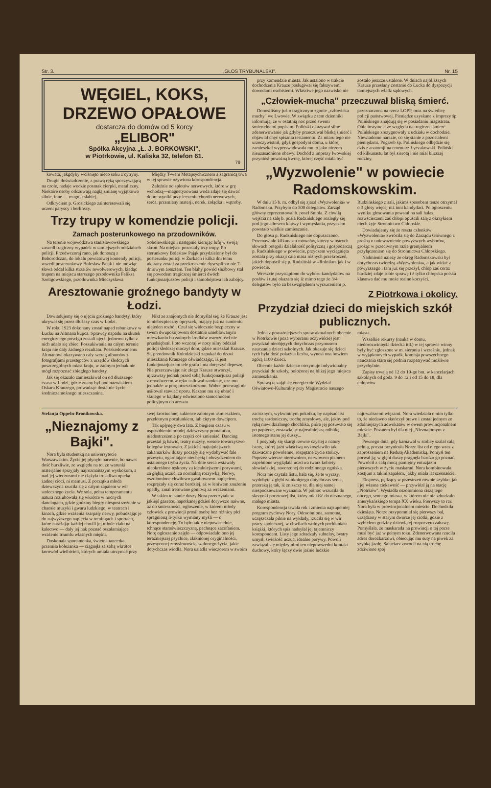Str. 3. „GŁOS TRYBUNALSKI". Nr. 15
WĘGIEL, KOKS, DRZEWO OPAŁOWE
dostarcza do domów od 5 korcy
„ELIBOR"
Spółka Akcyjna „Ł. J. BORKOWSKI",
w Piotrkowie, ul. Kaliska 32, telefon 61.
79
kowata, jakgdyby wciśnięto nieco soku z cytryny.
Drugie doświadczenie, z prawą ręką spoczywającą na czole, nadaje wodzie posmak cierpki, metaliczny. Niektóre osoby odczuwają nagłą zmianę wyjątkowo silnie, inne — reagują słabiej.
Odkryciem p. Grosickiego zainteresowali się uczeni paryscy i berlińscy.
Między T-wem Metapsychicznem a zagranicą trwa w tej sprawie ożywiona korespondencja.
Zależnie od splotów nerwowych, które w grę wchodzą—magnetyzowana woda zdaje się dawać dobre wyniki przy leczeniu chorób nerwowych, serca, przemiany materji, nerek, żołądka i wątroby.
Trzy trupy w komendzie policji.
Zamach posterunkowego na przodowników.
Na terenie województwa stanisławowskiego zaszedł tragiczny wypadek w tamtejszych oddziałach policji. Przedwczoraj rano, jak donoszą z Bohorodczan, do lokalu powiatowej komendy policji, wszedł posterunkowy Bolesław Pająk i nie mówiąc słowa oddał kilka strzałów rewolwerowych, kładąc trupem na miejscu starszego przodownika Feliksa Szeligowskiego, przodownika Mieczysława Sobolewskiego i następnie kierując lufę w swoją skroń. Na miejscu pozostały trzy trupy. Po sterunkowy Bolesław Pająk przydzielony był do posterunku policji w Żurkach i kilka dni temu ukarany został za przekroczenie dyscyplinar nie 7-dniowym aresztem. Ten błahy powód służbowy stał się powodem tragicznej śmierci dwóch funkcjonarjuszów policji i samobójstwa ich zabójcy.
Aresztowanie groźnego bandyty w Łodzi.
Dowiadujemy się o ujęciu groźnego bandyty, który ukrywał się przez dłuższy czas w Łodzi.
W roku 1923 dokonany został napad rabunkowy w Łucku na Altmana kupca. Sprawcy napadu na skutek energicznego pościgu zostali ujęci, jednemu tylko z nich udało się zbiec. Poszukiwania na całym terenie kraju nie dały żadnego rezultatu. Poszkodowanemu Altmanowi okazywano cały szereg albumów z fotografjami przestępców z urzędów śledczych poszczególnych miast kraju, w żadnym jednak nie mógł rozpoznać zbiegłego bandyty.
Jak się okazało zamieszkiwał on od dłuższego czasu w Łodzi, gdzie znany był pod nazwiskiem Oskara Krauzego, prowadząc dostatnie życie średniozamożnego mieszczanina.
Nikt ze znajomych nie domyślał się, że Krauze jest to niebezpieczny opryszek, mający już na sumieniu niejeden rozbój. Czuł się widocznie bezpieczny w swem dwupokojowem dostatnio umeblowanym mieszkaniu bo żadnych środków ostrożności nie przedsiębrał. I oto wczoraj w nocy silny oddział policji śledczej otoczył dom, gdzie mieszkał Krauze. St. przodownik Kołodziejski zapukał do drzwi mieszkania Krauzego oświadczając, iż jest funkcjonarjuszem tele grafu i ma doręczyć depeszę. Nie przeczuwając nic złego Krauze otworzył, ujrzawszy jednak przed sobą funkcjonarjusza policji z rewolwerem w ręku usiłował zamknąć, cze mu jednakże w porę przeszkodzono. Wobec przewagi nie usiłował stawiać oporu. Kazano mu się ubrać i skutego w kajdany odwieziono samochodem policyjnym do aresztu
przy komendzie miasta. Jak ustalono w trakcie dochodzenia Krauze posługiwał się fałszywemi dowodami osobistemi. Właściwe jego nazwisko nie zostało jeszcze ustalone. W dniach najbliższych Krauze przesłany zostanie do Łucka do dyspozycji tamtejszych władz sądowych.
„Człowiek-mucha" przeczuwał bliską śmierć.
Donosiliśmy już o tragicznym zgonie „człowieka muchy" we Lwowie. W związku z tem dzienniki informują, że w ostatnią noc przed swemi śmiertelnemi popisami Poliński okazywał silne zdenerwowanie jak gdyby przeczuwał bliską śmierć i objawiał chęć spisania testamentu. Za miaru tego nie urzeczywistnił, gdyż gospodyni domu, u której zamieszkał wyperswadowała mu to jako niczem nieuzasadnione obawy. Dochód z imprezy lwowskiej przyniósł poważną kwotę, której część miała być przeznaczona na rzecz LOPP, oraz na świetlicę policji państwowej. Pieniądze uzyskane z imprezy śp. Polińskiego znajdują się w posiadaniu magistratu. Obie instytucje ze względu na tragiczną śmierć Polińskiego zrezygnowały z udziału w dochodzie. Niewiadomo narazie, co się stanie z pozostałemi pieniędzmi. Pogrzeb śp. Polińskiego odbędzie się dziś z anatomji na cmentarz Łyczakowski. Poliński od kilkunastu lat był sierotą i nie miał bliższej rodziny.
„Wyzwolenie" w powiecie Radomskowskim.
W dniu 15 b. m. odbył się zjazd «Wyzwolenia» w Radomsku. Przybyło do 500 delegatów. Zarząd główny reprezentował b. poseł Smoła. Z chwilą wejścia na salę b. posła Rudzińskiego rozległy się pod jego adresem klątwy i wymyślania, przyczem powstało wielkie zamieszanie.
Do głosu p. Rudzińskiego nie dopuszczono. Przemawiało kilkunastu mówców, którzy w ostrych słowach potępili działalność polityczną i gospodarczą p. Rudzińskiego w powiecie, przyczem wyciągnięta została przy okazji cała masa różnych przekroczeń, jakich dopuścił się p. Rudziński w «Rolniku» jak i w powiecie.
Wreszcie przystąpiono do wyboru kandydatów na posłów i tutaj okazało się iż mimo tego że 3/4 delegatów było za bezwzględnem wyrzuceniem p. Rudzińskiego z sali, jakimś sposobem tenże otrzymał o 3 głosy więcej niż inni kandydaci. Po ogłoszeniu wyniku głosowania powstał na sali hałas, rozwścieczeni zaś chłopi opuścili salę z okrzykiem niech żyje Stronnictwo Chłopskie.
Dowiadujemy się że reszta członków «Wyzwolenia» zwróciła się do Zarządu Głównego z prośbą o unieważnienie powyższych wyborów, grożąc w przeciwnym razie gremjalnem przyłączeniem się do Stronnictwa Chłopskiego.
Nadmienić należy że okręg Radomskowski był dotychczas twierdzą «Wyzwolenia», a jak widać z powyższego i tam już się przeżył, chłop zaś coraz bardziej zdaje sobie sprawę i ż tylko chłopska polska klasowa dać mu może realne korzyści.
Z Piotrkowa i okolicy.
Przydział dzieci do miejskich szkół publicznych.
Jedną z poważniejszych spraw aktualnych obecnie w Piotrkowie (poza wyborami oczywiście) jest przydział nieobjętych dotychczas przymusem nauczania dzieci szkolnych. Jak okazuje się dzieci tych była dość pokaźna liczba, wynosi ona bowiem zgórą 1100 dzieci.
Obecnie każde dziecko otrzymuje indywidualny przydział do szkoły, położonej najbliżej jego miejsca zamieszkania.
Sprawą tą zajął się energicznie Wydział Oświatowo-Kulturalny przy Magistracie naszego miasta.
Wszelkie rekursy (nauka w domu, niedorozwinięcia dziecka itd.) w tej sprawie winny były być zgłoszone w m. sierpniu i wrześniu, jednak w wyjątkowych wypadk. komisja powszechnego nauczania stara się podnia rozpatrywać możliwie przychylnie.
Zapisy trwają od 12 do 19-go bm. w kancelarjach szkolnych od godz. 9 do 12 i od 15 do 18, dla chłopców
Stefanja Oppeln-Bronikowska.
„Nieznajomy z Bajki".
Nora była studentką na uniwersytecie Warszawskim. Życie jej płynęło barwnie, bo nawet dość burzliwie, ze względu na to, że warunki materjalne sprzyjały najrozmaitszym wyskokom, a nad jej wieczorami nie ciążyła troskliwa opieka żadnej cioci, ni mamusi. Z początku młoda dziewczyna rzuciła się z całym zapałem w wir stołecznego życia. We sola, pełna temperamentu natura rozlubowała się wkrótce w nocnych dancingach, gdzie godziny biegły niespostrzeżenie w chaosie muzyki i gwaru ludzkiego, w teatrach i kinach, gdzie wrażenia szarpały nerwy, pobudzając je do najwyższego napięcia w treningach i sportach, które narażając każdej chwili jej młode ciało na kalectwo — dały jej nak poznać oszałamiające wrażenie triumfu własnych mięśni.
Doskonała sportsmenka, świetna tancerka, przemiła koleżanka — ciągnęła za sobą wkrótce korowód wielbicieli, których umiała utrzymać przy swej krociuchnej sukience zalotnym uśmieszkiem, przelotnym pocałunkiem, lub ciętym dowcipem.
Tak upłynęły dwa lata. Z biegiem czasu w usposobieniu młodej dziewczyny pomalutku, niedostrzeżenie po części coś zmieniać. Dancing przestał ją bawić, teatry nużyły, wesołe towarzystwo kolegów irytowało. Z jakichś najtajniejszych zakamarków duszy poczęły się wydobywać fale przesytu, ogarniające niechęcią i obrzydzeniem do ustalonego trybu życia. Na dnie serca wstawały nieokreślone tęsknoty za idealniejszemi porywami, za głębią uczuć, za normalną rozrywką. Nerwy, oszołomione chwilowo gwałtownem napięciem, rozprężały się coraz bardziej, aż w leniwem znużeniu opadły, zmal tretowane gonitwą za wrażeniami.
W takim to stanie duszy Nora przeczytała w jakiejś gazetce, napotkanej gdzieś dorywczo naiwne, aż do śmieszności, ogłoszenie, w którem młody człowiek z prowincji prosił osobę bez różnicy płci spragnioną li-tylko wymiany myśli — o korespondencję. To było takie niepowszednie, tchnące staroświeczczyzną, pachnące zacofaniem. Norę ogłoszenie zajęło — odpowiadało ono jej teraźniejszej psychice, złaknionej oryginalności, przesyconej zmysłowością szalonego życia, jakie dotychczas wiodła. Nora usiadła wieczorem w swoim zacisznym, wykwintnym pokoiku, by napisać list trochę sardoniczny, trochę zmysłowy, ale, jakby pod ręką niewidzialnego chochlika, pióro jej posuwało się po papierze, zostawiając najrealniejszą odbitkę istotnego stanu jej duszy...
I posypały się skargi rzewne czystej z natury istoty, której jaźń właściwą wykoszlawiło tak dziwaczne powolenne, rozpętane życie stolicy. Poprzez wiersze nierówniem, nerwowem pismem zapełnione wyglądała uczciwa twarz kobiety słowiańskiej, stworzonej do rodzinnego ogniska.
Nora nie czytała listu, bała się, że te wyrazy, wydobyte z głębi zamkniętego dotychczas serca, przerażą ją tak, iż zniszczy te, dla niej samej niespodziewane wyznania. W północ wrzuciła do skrzynki pocztowej list, który miał iść do nieznanego, małego miasta.
Korespondencja trwała rok i zmienia najzupełniej program życiowy Nory. Odosobniona, samotna, uczęszczała pilnie na wykłady, rzuciła się w wir pracy społecznej, w chwilach wolnych pochłaniała książki, których spis nadsyłał jej tajemniczy korespondent. Listy jego zdradzały subtelny, bystry umysł, świeżość uczuć, idealne porywy. Powoli zawiązał się między nimi ten niepowszedni kontakt duchowy, który łączy dwie jaźnie ludzkie najtrwalszemi więzami. Nora wiedziała o nim tylko to, że niedawno skończył prawo i został jednym ze zdolniejszych adwokatów w owem prowincjonalnem mieście. Pozatem był dla niej „Nieznajomym z Bajki".
Pewnego dnia, gdy karnawał w stolicy szalał całą pełnią, poczta przyniosła Norze list od niego wraz z zaproszeniem na Redutę Akademicką. Pomysł ten porwał ją; w głębi duszy pragnęła bardzo go poznać. Powrócił z całą mocą pamiętny entuzjazm pierwszych w życiu maskarad. Nora kombinowała kostjum z takim zapałem, jakby miała lat szesnaście.
Ekspress, pędzący w przestrzeń równie szybko, jak i jej własna ciekawość — przywiózł ją na stację „Piotrków". Wysiadła oszołomiona ciszą tego obcego, sennego miasta, w którem nic nie zdradzało amerykańskiego tempa XX wieku. Pierwszy to raz Nora była w prowincjonalnem mieście. Dochodziła dziesiąta. Norze przypomniał się pierwszy bal, urządzony w starym dworze jej ciotki, gdzie z wybiciem godziny dziewiątej rozpoczęto zabawę. Pomyślała, że maskarada na prowincji o tej porze musi być już w pełnym toku. Zdenerwowana rzuciła adres dorożkarzowi, obiecując mu suty na piwek za szybką jazdę. Sałaciarz zwrócił na nią trochę zdziwione spoj